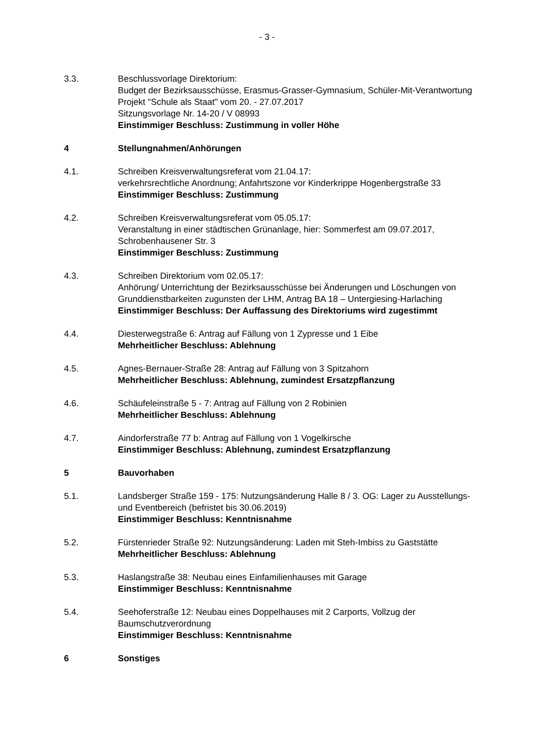- 3 -
3.3. Beschlussvorlage Direktorium:
Budget der Bezirksausschüsse, Erasmus-Grasser-Gymnasium, Schüler-Mit-Verantwortung Projekt "Schule als Staat" vom 20. - 27.07.2017
Sitzungsvorlage Nr. 14-20 / V 08993
Einstimmiger Beschluss: Zustimmung in voller Höhe
4 Stellungnahmen/Anhörungen
4.1. Schreiben Kreisverwaltungsreferat vom 21.04.17:
verkehrsrechtliche Anordnung; Anfahrtszone vor Kinderkrippe Hogenbergstraße 33
Einstimmiger Beschluss: Zustimmung
4.2. Schreiben Kreisverwaltungsreferat vom 05.05.17:
Veranstaltung in einer städtischen Grünanlage, hier: Sommerfest am 09.07.2017, Schrobenhausener Str. 3
Einstimmiger Beschluss: Zustimmung
4.3. Schreiben Direktorium vom 02.05.17:
Anhörung/ Unterrichtung der Bezirksausschüsse bei Änderungen und Löschungen von Grunddienstbarkeiten zugunsten der LHM, Antrag BA 18 – Untergiesing-Harlaching
Einstimmiger Beschluss: Der Auffassung des Direktoriums wird zugestimmt
4.4. Diesterwegstraße 6: Antrag auf Fällung von 1 Zypresse und 1 Eibe
Mehrheitlicher Beschluss: Ablehnung
4.5. Agnes-Bernauer-Straße 28: Antrag auf Fällung von 3 Spitzahorn
Mehrheitlicher Beschluss: Ablehnung, zumindest Ersatzpflanzung
4.6. Schäufeleinstraße 5 - 7: Antrag auf Fällung von 2 Robinien
Mehrheitlicher Beschluss: Ablehnung
4.7. Aindorferstraße 77 b: Antrag auf Fällung von 1 Vogelkirsche
Einstimmiger Beschluss: Ablehnung, zumindest Ersatzpflanzung
5 Bauvorhaben
5.1. Landsberger Straße 159 - 175: Nutzungsänderung Halle 8 / 3. OG: Lager zu Ausstellungs- und Eventbereich (befristet bis 30.06.2019)
Einstimmiger Beschluss: Kenntnisnahme
5.2. Fürstenrieder Straße 92: Nutzungsänderung: Laden mit Steh-Imbiss zu Gaststätte
Mehrheitlicher Beschluss: Ablehnung
5.3. Haslangstraße 38: Neubau eines Einfamilienhauses mit Garage
Einstimmiger Beschluss: Kenntnisnahme
5.4. Seehoferstraße 12: Neubau eines Doppelhauses mit 2 Carports, Vollzug der Baumschutzverordnung
Einstimmiger Beschluss: Kenntnisnahme
6 Sonstiges